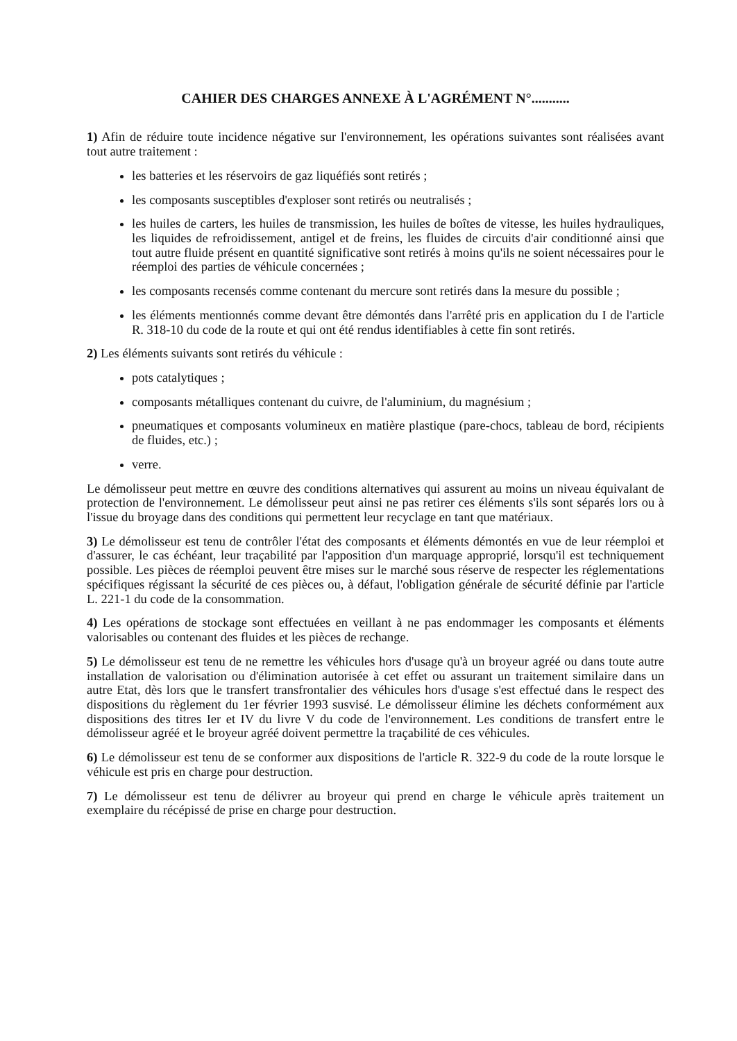CAHIER DES CHARGES ANNEXE À L'AGRÉMENT N°...........
1) Afin de réduire toute incidence négative sur l'environnement, les opérations suivantes sont réalisées avant tout autre traitement :
les batteries et les réservoirs de gaz liquéfiés sont retirés ;
les composants susceptibles d'exploser sont retirés ou neutralisés ;
les huiles de carters, les huiles de transmission, les huiles de boîtes de vitesse, les huiles hydrauliques, les liquides de refroidissement, antigel et de freins, les fluides de circuits d'air conditionné ainsi que tout autre fluide présent en quantité significative sont retirés à moins qu'ils ne soient nécessaires pour le réemploi des parties de véhicule concernées ;
les composants recensés comme contenant du mercure sont retirés dans la mesure du possible ;
les éléments mentionnés comme devant être démontés dans l'arrêté pris en application du I de l'article R. 318-10 du code de la route et qui ont été rendus identifiables à cette fin sont retirés.
2) Les éléments suivants sont retirés du véhicule :
pots catalytiques ;
composants métalliques contenant du cuivre, de l'aluminium, du magnésium ;
pneumatiques et composants volumineux en matière plastique (pare-chocs, tableau de bord, récipients de fluides, etc.) ;
verre.
Le démolisseur peut mettre en œuvre des conditions alternatives qui assurent au moins un niveau équivalant de protection de l'environnement. Le démolisseur peut ainsi ne pas retirer ces éléments s'ils sont séparés lors ou à l'issue du broyage dans des conditions qui permettent leur recyclage en tant que matériaux.
3) Le démolisseur est tenu de contrôler l'état des composants et éléments démontés en vue de leur réemploi et d'assurer, le cas échéant, leur traçabilité par l'apposition d'un marquage approprié, lorsqu'il est techniquement possible. Les pièces de réemploi peuvent être mises sur le marché sous réserve de respecter les réglementations spécifiques régissant la sécurité de ces pièces ou, à défaut, l'obligation générale de sécurité définie par l'article L. 221-1 du code de la consommation.
4) Les opérations de stockage sont effectuées en veillant à ne pas endommager les composants et éléments valorisables ou contenant des fluides et les pièces de rechange.
5) Le démolisseur est tenu de ne remettre les véhicules hors d'usage qu'à un broyeur agréé ou dans toute autre installation de valorisation ou d'élimination autorisée à cet effet ou assurant un traitement similaire dans un autre Etat, dès lors que le transfert transfrontalier des véhicules hors d'usage s'est effectué dans le respect des dispositions du règlement du 1er février 1993 susvisé. Le démolisseur élimine les déchets conformément aux dispositions des titres Ier et IV du livre V du code de l'environnement. Les conditions de transfert entre le démolisseur agréé et le broyeur agréé doivent permettre la traçabilité de ces véhicules.
6) Le démolisseur est tenu de se conformer aux dispositions de l'article R. 322-9 du code de la route lorsque le véhicule est pris en charge pour destruction.
7) Le démolisseur est tenu de délivrer au broyeur qui prend en charge le véhicule après traitement un exemplaire du récépissé de prise en charge pour destruction.